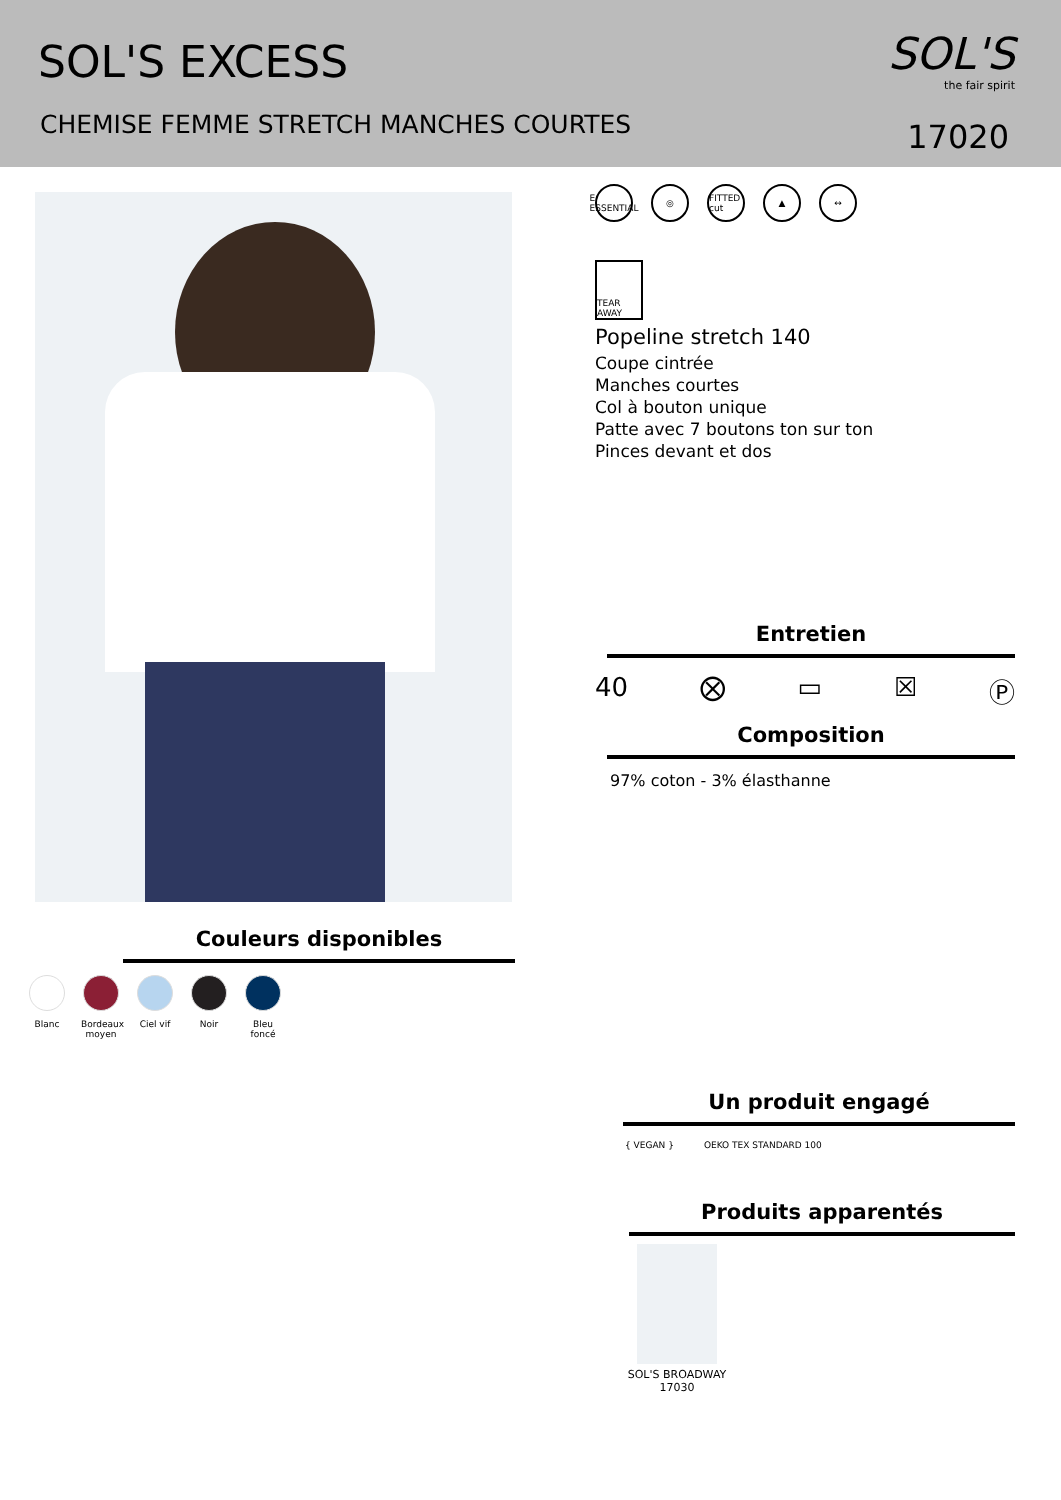SOL'S EXCESS
CHEMISE FEMME STRETCH MANCHES COURTES
SOL'S
the fair spirit
17020
Couleurs disponibles
Blanc Bordeaux moyen
Ciel vif
Noir Bleu foncé
E ESSENTIAL ◎ FITTED cut ▲ ↔
TEAR AWAY
Popeline stretch 140
Coupe cintrée
Manches courtes
Col à bouton unique
Patte avec 7 boutons ton sur ton
Pinces devant et dos
Entretien
40 ⨂ ▭ ☒ Ⓟ
Composition
97% coton - 3% élasthanne
Un produit engagé
{ VEGAN } OEKO TEX STANDARD 100
Produits apparentés
SOL'S BROADWAY
17030